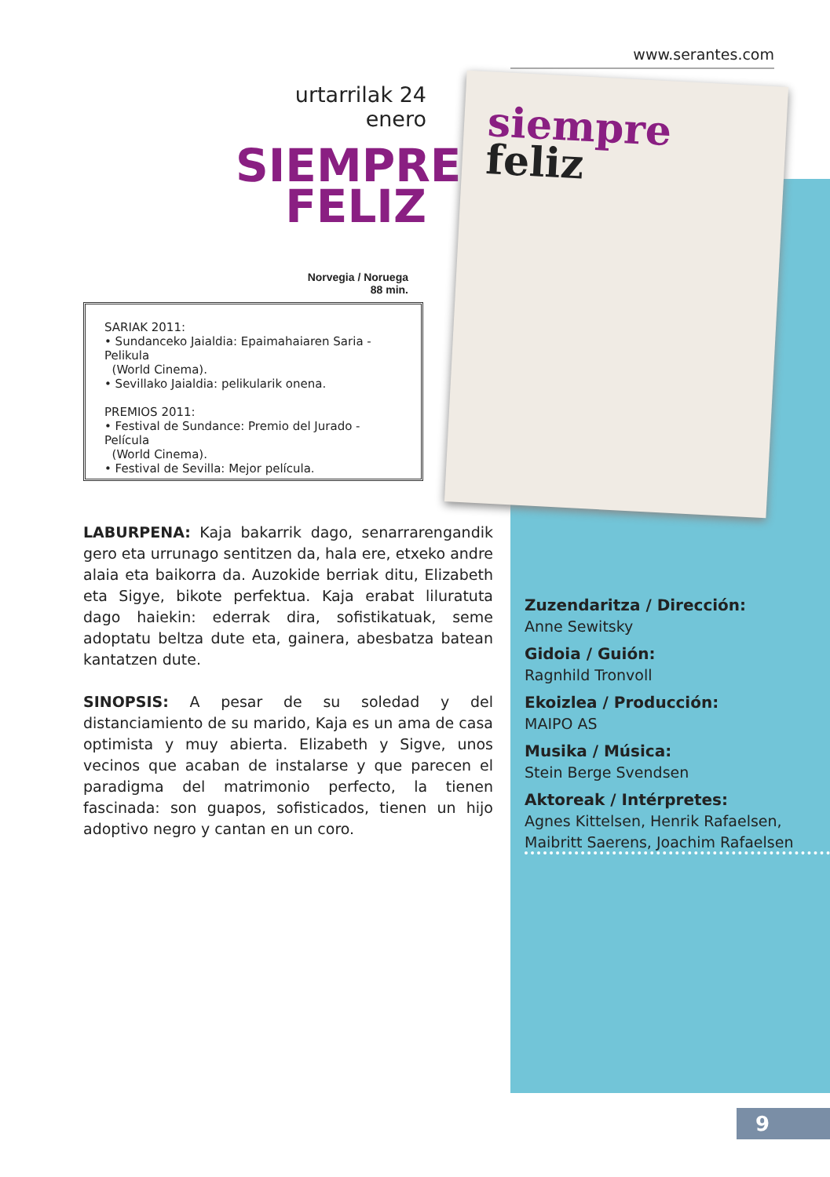www.serantes.com
urtarrilak 24 enero
SIEMPRE
FELIZ
Norvegia / Noruega
88 min.
SARIAK 2011:
• Sundanceko Jaialdia: Epaimahaiaren Saria - Pelikula
(World Cinema).
• Sevillako Jaialdia: pelikularik onena.
PREMIOS 2011:
• Festival de Sundance: Premio del Jurado - Película
(World Cinema).
• Festival de Sevilla: Mejor película.
siempre
feliz
LABURPENA: Kaja bakarrik dago, senarrarengandik gero eta urrunago sentitzen da, hala ere, etxeko andre alaia eta baikorra da. Auzokide berriak ditu, Elizabeth eta Sigye, bikote perfektua. Kaja erabat liluratuta dago haiekin: ederrak dira, sofistikatuak, seme adoptatu beltza dute eta, gainera, abesbatza batean kantatzen dute.
SINOPSIS: A pesar de su soledad y del distanciamiento de su marido, Kaja es un ama de casa optimista y muy abierta. Elizabeth y Sigve, unos vecinos que acaban de instalarse y que parecen el paradigma del matrimonio perfecto, la tienen fascinada: son guapos, sofisticados, tienen un hijo adoptivo negro y cantan en un coro.
Zuzendaritza / Dirección:
Anne Sewitsky
Gidoia / Guión:
Ragnhild Tronvoll
Ekoizlea / Producción:
MAIPO AS
Musika / Música:
Stein Berge Svendsen
Aktoreak / Intérpretes:
Agnes Kittelsen, Henrik Rafaelsen,
Maibritt Saerens, Joachim Rafaelsen
9